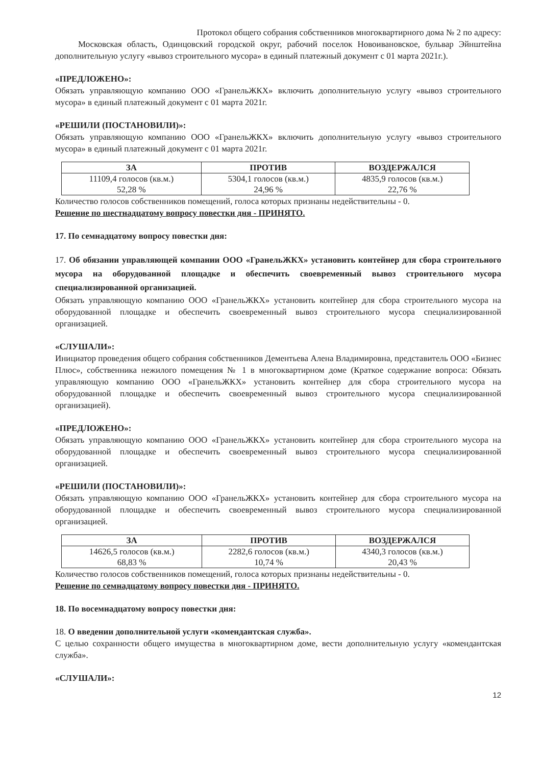Протокол общего собрания собственников многоквартирного дома № 2 по адресу:
Московская область, Одинцовский городской округ, рабочий поселок Новоивановское, бульвар Эйнштейна дополнительную услугу «вывоз строительного мусора» в единый платежный документ с 01 марта 2021г.).
«ПРЕДЛОЖЕНО»:
Обязать управляющую компанию ООО «ГранельЖКХ» включить дополнительную услугу «вывоз строительного мусора» в единый платежный документ с 01 марта 2021г.
«РЕШИЛИ (ПОСТАНОВИЛИ)»:
Обязать управляющую компанию ООО «ГранельЖКХ» включить дополнительную услугу «вывоз строительного мусора» в единый платежный документ с 01 марта 2021г.
| ЗА | ПРОТИВ | ВОЗДЕРЖАЛСЯ |
| --- | --- | --- |
| 11109,4 голосов (кв.м.) 52,28 % | 5304,1 голосов (кв.м.) 24,96 % | 4835,9 голосов (кв.м.) 22,76 % |
Количество голосов собственников помещений, голоса которых признаны недействительны - 0.
Решение по шестнадцатому вопросу повестки дня - ПРИНЯТО.
17. По семнадцатому вопросу повестки дня:
17. Об обязании управляющей компании ООО «ГранельЖКХ» установить контейнер для сбора строительного мусора на оборудованной площадке и обеспечить своевременный вывоз строительного мусора специализированной организацией.
Обязать управляющую компанию ООО «ГранельЖКХ» установить контейнер для сбора строительного мусора на оборудованной площадке и обеспечить своевременный вывоз строительного мусора специализированной организацией.
«СЛУШАЛИ»:
Инициатор проведения общего собрания собственников Дементьева Алена Владимировна, представитель ООО «Бизнес Плюс», собственника нежилого помещения № 1 в многоквартирном доме (Краткое содержание вопроса: Обязать управляющую компанию ООО «ГранельЖКХ» установить контейнер для сбора строительного мусора на оборудованной площадке и обеспечить своевременный вывоз строительного мусора специализированной организацией).
«ПРЕДЛОЖЕНО»:
Обязать управляющую компанию ООО «ГранельЖКХ» установить контейнер для сбора строительного мусора на оборудованной площадке и обеспечить своевременный вывоз строительного мусора специализированной организацией.
«РЕШИЛИ (ПОСТАНОВИЛИ)»:
Обязать управляющую компанию ООО «ГранельЖКХ» установить контейнер для сбора строительного мусора на оборудованной площадке и обеспечить своевременный вывоз строительного мусора специализированной организацией.
| ЗА | ПРОТИВ | ВОЗДЕРЖАЛСЯ |
| --- | --- | --- |
| 14626,5 голосов (кв.м.) 68,83 % | 2282,6 голосов (кв.м.) 10,74 % | 4340,3 голосов (кв.м.) 20,43 % |
Количество голосов собственников помещений, голоса которых признаны недействительны - 0.
Решение по семнадцатому вопросу повестки дня - ПРИНЯТО.
18. По восемнадцатому вопросу повестки дня:
18. О введении дополнительной услуги «комендантская служба».
С целью сохранности общего имущества в многоквартирном доме, вести дополнительную услугу «комендантская служба».
«СЛУШАЛИ»:
12